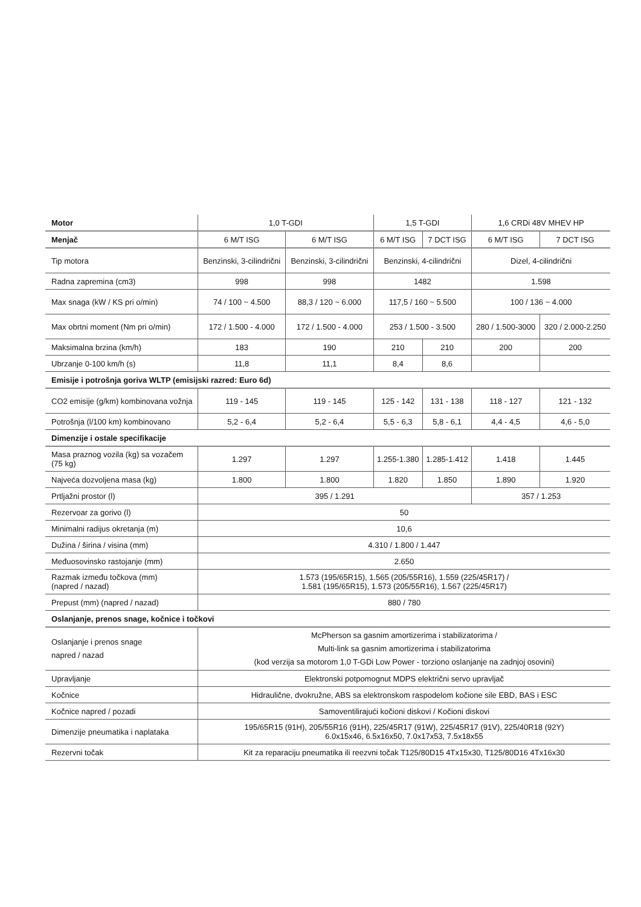| Motor | 1,0 T-GDI | | 1,5 T-GDI | | 1,6 CRDi 48V MHEV HP | |
| --- | --- | --- | --- | --- | --- | --- |
| Menjač | 6 M/T ISG | 6 M/T ISG | 6 M/T ISG | 7 DCT ISG | 6 M/T ISG | 7 DCT ISG |
| Tip motora | Benzinski, 3-cilindrični | Benzinski, 3-cilindrični | Benzinski, 4-cilindrični | | Dizel, 4-cilindrični | |
| Radna zapremina (cm3) | 998 | 998 | 1482 | | 1.598 | |
| Max snaga (kW / KS pri o/min) | 74 / 100 ~ 4.500 | 88,3 / 120 ~ 6.000 | 117,5 / 160 ~ 5.500 | | 100 / 136 ~ 4.000 | |
| Max obrtni moment (Nm pri o/min) | 172 / 1.500 - 4.000 | 172 / 1.500 - 4.000 | 253 / 1.500 - 3.500 | | 280 / 1.500-3000 | 320 / 2.000-2.250 |
| Maksimalna brzina (km/h) | 183 | 190 | 210 | 210 | 200 | 200 |
| Ubrzanje 0-100 km/h (s) | 11,8 | 11,1 | 8,4 | 8,6 | | |
| Emisije i potrošnja goriva WLTP (emisijski razred: Euro 6d) | | | | | | |
| CO2 emisije (g/km) kombinovana vožnja | 119 - 145 | 119 - 145 | 125 - 142 | 131 - 138 | 118 - 127 | 121 - 132 |
| Potrošnja (l/100 km) kombinovano | 5,2 - 6,4 | 5,2 - 6,4 | 5,5 - 6,3 | 5,8 - 6,1 | 4,4 - 4,5 | 4,6 - 5,0 |
| Dimenzije i ostale specifikacije | | | | | | |
| Masa praznog vozila (kg) sa vozačem (75 kg) | 1.297 | 1.297 | 1.255-1.380 | 1.285-1.412 | 1.418 | 1.445 |
| Najveća dozvoljena masa (kg) | 1.800 | 1.800 | 1.820 | 1.850 | 1.890 | 1.920 |
| Prtljažni prostor (l) | 395 / 1.291 | | | | 357 / 1.253 | |
| Rezervoar za gorivo (l) | 50 | | | | | |
| Minimalni radijus okretanja (m) | 10,6 | | | | | |
| Dužina / širina / visina (mm) | 4.310 / 1.800 / 1.447 | | | | | |
| Međuosovinsko rastojanje (mm) | 2.650 | | | | | |
| Razmak između točkova (mm) (napred / nazad) | 1.573 (195/65R15), 1.565 (205/55R16), 1.559 (225/45R17) / 1.581 (195/65R15), 1.573 (205/55R16), 1.567 (225/45R17) | | | | | |
| Prepust (mm) (napred / nazad) | 880 / 780 | | | | | |
| Oslanjanje, prenos snage, kočnice i točkovi | | | | | | |
| Oslanjanje i prenos snage napred / nazad | McPherson sa gasnim amortizerima i stabilizatorima / Multi-link sa gasnim amortizerima i stabilizatorima (kod verzija sa motorom 1,0 T-GDi Low Power - torziono oslanjanje na zadnjoj osovini) | | | | | |
| Upravljanje | Elektronski potpomognut MDPS električni servo upravljač | | | | | |
| Kočnice | Hidraulične, dvokružne, ABS sa elektronskom raspodelom kočione sile EBD, BAS i ESC | | | | | |
| Kočnice napred / pozadi | Samoventilirajući kočioni diskovi / Kočioni diskovi | | | | | |
| Dimenzije pneumatika i naplataka | 195/65R15 (91H), 205/55R16 (91H), 225/45R17 (91W), 225/45R17 (91V), 225/40R18 (92Y) 6.0x15x46, 6.5x16x50, 7.0x17x53, 7.5x18x55 | | | | | |
| Rezervni točak | Kit za reparaciju pneumatika ili reezvni točak T125/80D15 4Tx15x30, T125/80D16 4Tx16x30 | | | | | |